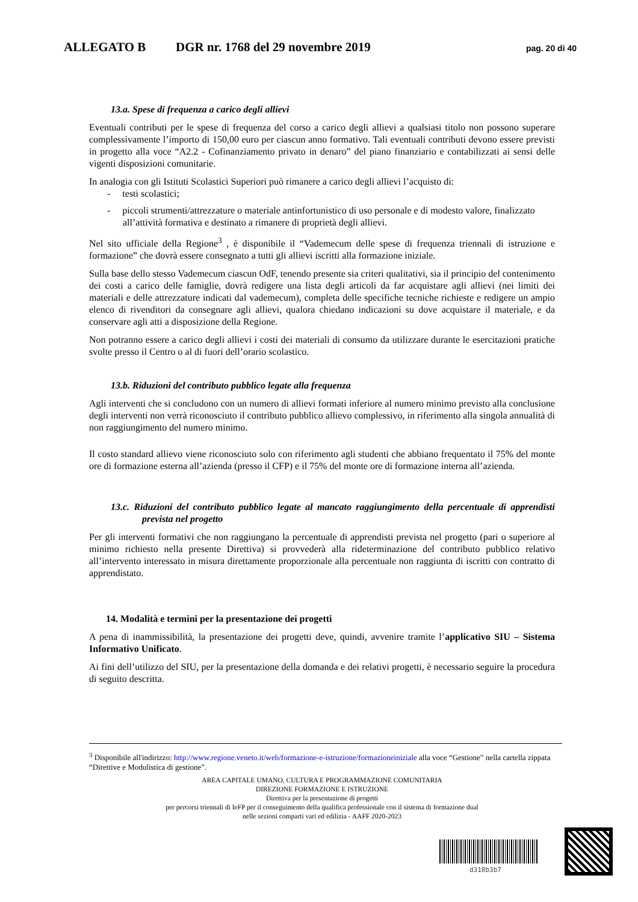ALLEGATO B DGR nr. 1768 del 29 novembre 2019 pag. 20 di 40
13.a. Spese di frequenza a carico degli allievi
Eventuali contributi per le spese di frequenza del corso a carico degli allievi a qualsiasi titolo non possono superare complessivamente l’importo di 150,00 euro per ciascun anno formativo. Tali eventuali contributi devono essere previsti in progetto alla voce “A2.2 - Cofinanziamento privato in denaro” del piano finanziario e contabilizzati ai sensi delle vigenti disposizioni comunitarie.
In analogia con gli Istituti Scolastici Superiori può rimanere a carico degli allievi l’acquisto di:
- testi scolastici;
- piccoli strumenti/attrezzature o materiale antinfortunistico di uso personale e di modesto valore, finalizzato all’attività formativa e destinato a rimanere di proprietà degli allievi.
Nel sito ufficiale della Regione<sup>3</sup> , è disponibile il “Vademecum delle spese di frequenza triennali di istruzione e formazione” che dovrà essere consegnato a tutti gli allievi iscritti alla formazione iniziale.
Sulla base dello stesso Vademecum ciascun OdF, tenendo presente sia criteri qualitativi, sia il principio del contenimento dei costi a carico delle famiglie, dovrà redigere una lista degli articoli da far acquistare agli allievi (nei limiti dei materiali e delle attrezzature indicati dal vademecum), completa delle specifiche tecniche richieste e redigere un ampio elenco di rivenditori da consegnare agli allievi, qualora chiedano indicazioni su dove acquistare il materiale, e da conservare agli atti a disposizione della Regione.
Non potranno essere a carico degli allievi i costi dei materiali di consumo da utilizzare durante le esercitazioni pratiche svolte presso il Centro o al di fuori dell’orario scolastico.
13.b. Riduzioni del contributo pubblico legate alla frequenza
Agli interventi che si concludono con un numero di allievi formati inferiore al numero minimo previsto alla conclusione degli interventi non verrà riconosciuto il contributo pubblico allievo complessivo, in riferimento alla singola annualità di non raggiungimento del numero minimo.
Il costo standard allievo viene riconosciuto solo con riferimento agli studenti che abbiano frequentato il 75% del monte ore di formazione esterna all’azienda (presso il CFP) e il 75% del monte ore di formazione interna all’azienda.
13.c. Riduzioni del contributo pubblico legate al mancato raggiungimento della percentuale di apprendisti prevista nel progetto
Per gli interventi formativi che non raggiungano la percentuale di apprendisti prevista nel progetto (pari o superiore al minimo richiesto nella presente Direttiva) si provvederà alla rideterminazione del contributo pubblico relativo all’intervento interessato in misura direttamente proporzionale alla percentuale non raggiunta di iscritti con contratto di apprendistato.
14. Modalità e termini per la presentazione dei progetti
A pena di inammissibilità, la presentazione dei progetti deve, quindi, avvenire tramite l’applicativo SIU – Sistema Informativo Unificato.
Ai fini dell’utilizzo del SIU, per la presentazione della domanda e dei relativi progetti, è necessario seguire la procedura di seguito descritta.
<sup>3</sup> Disponibile all'indirizzo: http://www.regione.veneto.it/web/formazione-e-istruzione/formazioneiniziale alla voce “Gestione” nella cartella zippata “Direttive e Modulistica di gestione”.
AREA CAPITALE UMANO, CULTURA E PROGRAMMAZIONE COMUNITARIA
DIREZIONE FORMAZIONE E ISTRUZIONE
Direttiva per la presentazione di progetti
per percorsi triennali di IeFP per il conseguimento della qualifica professionale con il sistema di formazione dual
nelle sezioni comparti vari ed edilizia - AAFF 2020-2023
d318b3b7